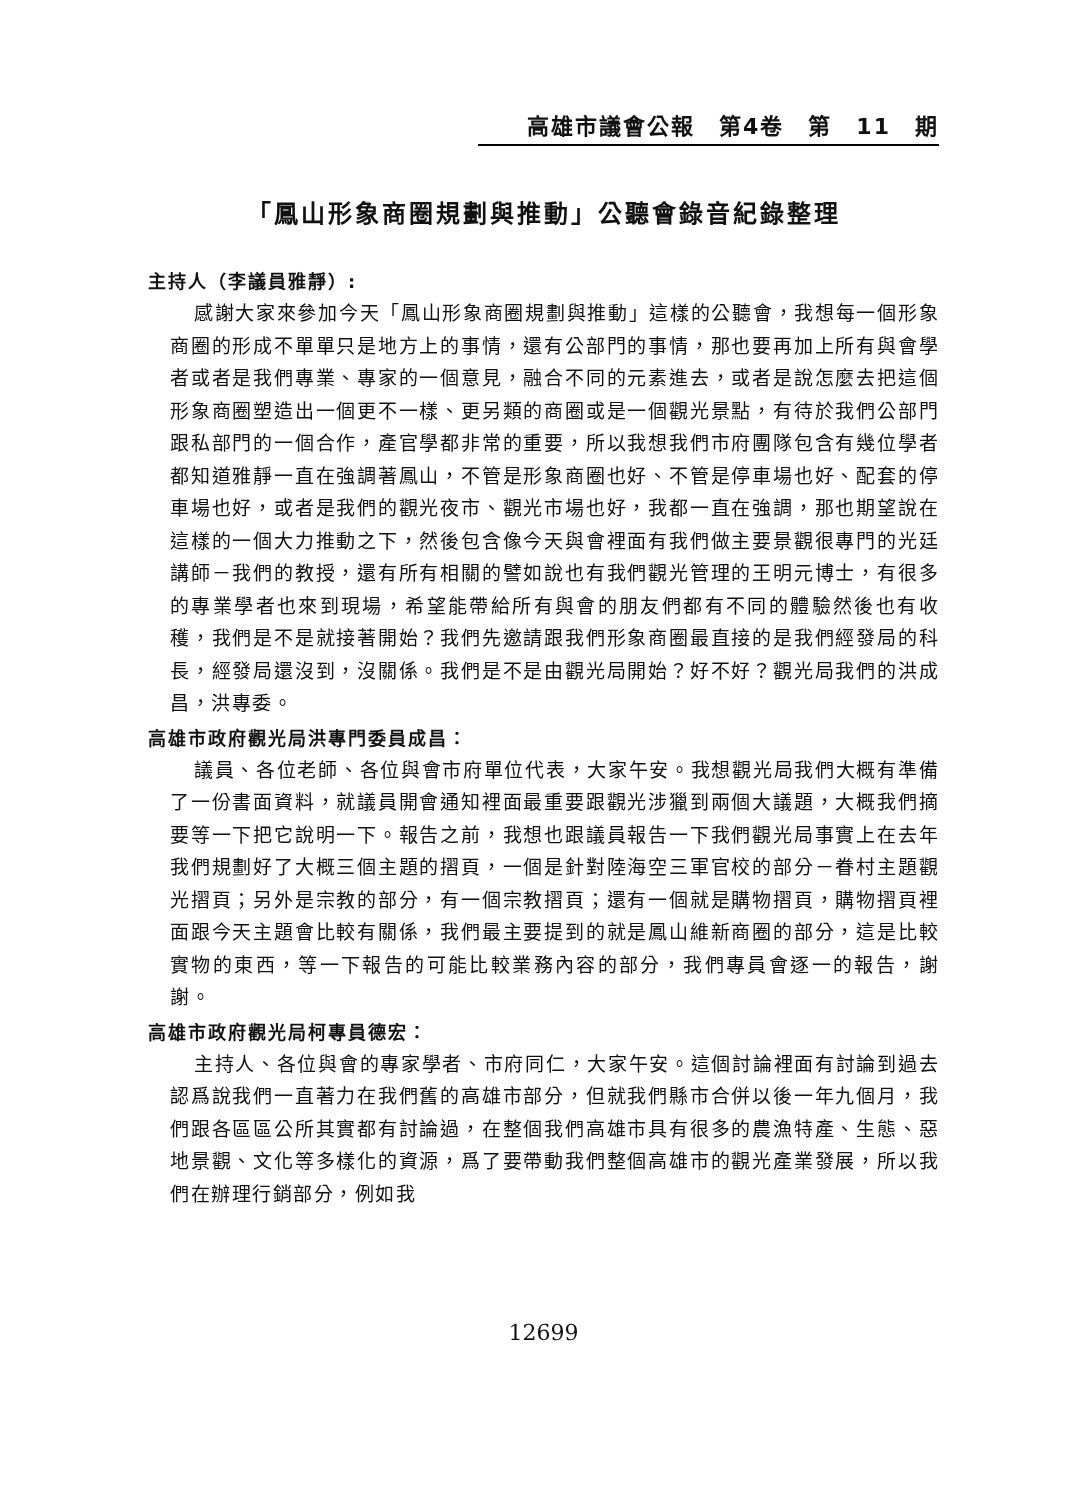高雄市議會公報　第4卷　第　11　期
「鳳山形象商圈規劃與推動」公聽會錄音紀錄整理
主持人（李議員雅靜）:
感謝大家來參加今天「鳳山形象商圈規劃與推動」這樣的公聽會，我想每一個形象商圈的形成不單單只是地方上的事情，還有公部門的事情，那也要再加上所有與會學者或者是我們專業、專家的一個意見，融合不同的元素進去，或者是說怎麼去把這個形象商圈塑造出一個更不一樣、更另類的商圈或是一個觀光景點，有待於我們公部門跟私部門的一個合作，產官學都非常的重要，所以我想我們市府團隊包含有幾位學者都知道雅靜一直在強調著鳳山，不管是形象商圈也好、不管是停車場也好、配套的停車場也好，或者是我們的觀光夜市、觀光市場也好，我都一直在強調，那也期望說在這樣的一個大力推動之下，然後包含像今天與會裡面有我們做主要景觀很專門的光廷講師－我們的教授，還有所有相關的譬如說也有我們觀光管理的王明元博士，有很多的專業學者也來到現場，希望能帶給所有與會的朋友們都有不同的體驗然後也有收穫，我們是不是就接著開始？我們先邀請跟我們形象商圈最直接的是我們經發局的科長，經發局還沒到，沒關係。我們是不是由觀光局開始？好不好？觀光局我們的洪成昌，洪專委。
高雄市政府觀光局洪專門委員成昌：
議員、各位老師、各位與會市府單位代表，大家午安。我想觀光局我們大概有準備了一份書面資料，就議員開會通知裡面最重要跟觀光涉獵到兩個大議題，大概我們摘要等一下把它說明一下。報告之前，我想也跟議員報告一下我們觀光局事實上在去年我們規劃好了大概三個主題的摺頁，一個是針對陸海空三軍官校的部分－眷村主題觀光摺頁；另外是宗教的部分，有一個宗教摺頁；還有一個就是購物摺頁，購物摺頁裡面跟今天主題會比較有關係，我們最主要提到的就是鳳山維新商圈的部分，這是比較實物的東西，等一下報告的可能比較業務內容的部分，我們專員會逐一的報告，謝謝。
高雄市政府觀光局柯專員德宏：
主持人、各位與會的專家學者、市府同仁，大家午安。這個討論裡面有討論到過去認爲說我們一直著力在我們舊的高雄市部分，但就我們縣市合併以後一年九個月，我們跟各區區公所其實都有討論過，在整個我們高雄市具有很多的農漁特產、生態、惡地景觀、文化等多樣化的資源，爲了要帶動我們整個高雄市的觀光產業發展，所以我們在辦理行銷部分，例如我
12699